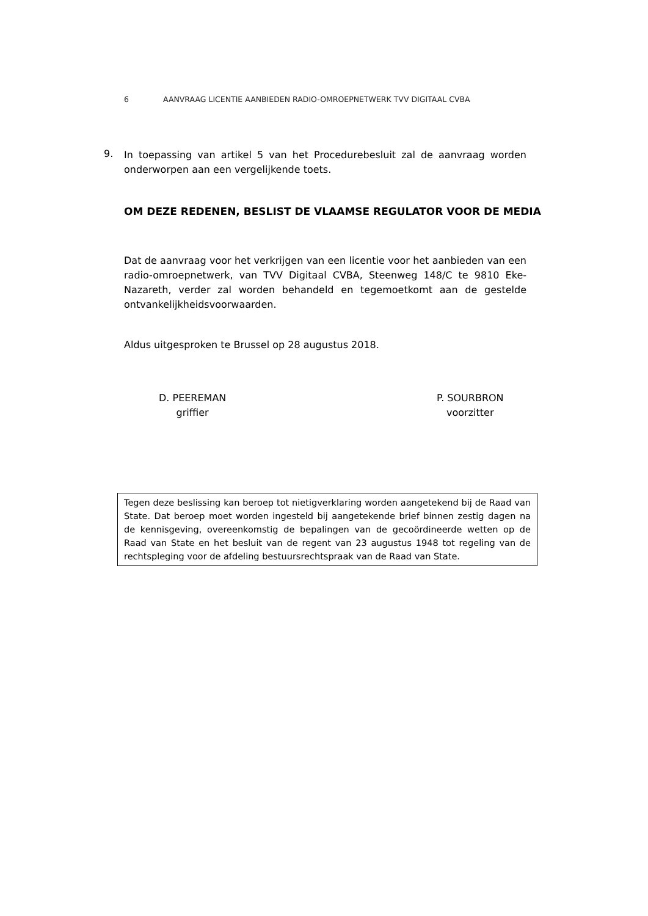6 AANVRAAG LICENTIE AANBIEDEN RADIO-OMROEPNETWERK TVV DIGITAAL CVBA
9.
In toepassing van artikel 5 van het Procedurebesluit zal de aanvraag worden onderworpen aan een vergelijkende toets.
OM DEZE REDENEN, BESLIST DE VLAAMSE REGULATOR VOOR DE MEDIA
Dat de aanvraag voor het verkrijgen van een licentie voor het aanbieden van een radio-omroepnetwerk, van TVV Digitaal CVBA, Steenweg 148/C te 9810 Eke-Nazareth, verder zal worden behandeld en tegemoetkomt aan de gestelde ontvankelijkheidsvoorwaarden.
Aldus uitgesproken te Brussel op 28 augustus 2018.
D. PEEREMAN
griffier
P. SOURBRON
voorzitter
Tegen deze beslissing kan beroep tot nietigverklaring worden aangetekend bij de Raad van State. Dat beroep moet worden ingesteld bij aangetekende brief binnen zestig dagen na de kennisgeving, overeenkomstig de bepalingen van de gecoördineerde wetten op de Raad van State en het besluit van de regent van 23 augustus 1948 tot regeling van de rechtspleging voor de afdeling bestuursrechtspraak van de Raad van State.